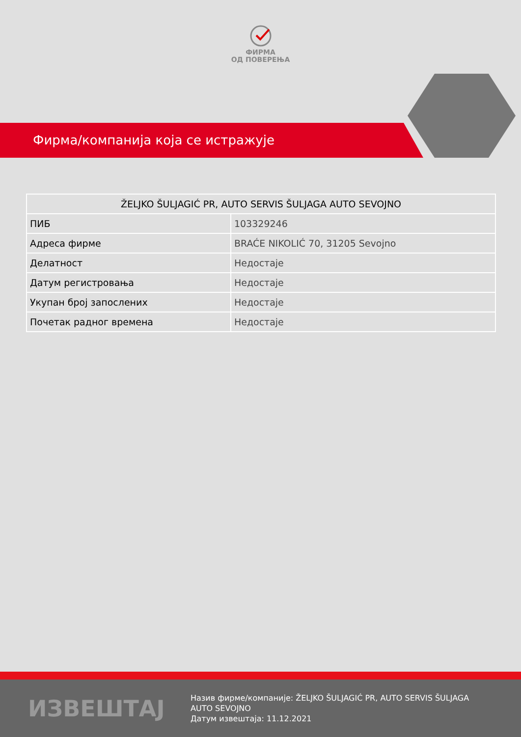ФИРМА
ОД ПОВЕРЕЊА
Фирма/компанија која се истражује
| ŽELJKO ŠULJAGIĆ PR, AUTO SERVIS ŠULJAGA AUTO SEVOJNO | |
| --- | --- |
| ПИБ | 103329246 |
| Адреса фирме | BRAĆE NIKOLIĆ 70, 31205 Sevojno |
| Делатност | Недостаје |
| Датум регистровања | Недостаје |
| Укупан број запослених | Недостаје |
| Почетак радног времена | Недостаје |
ИЗВЕШТАЈ
Назив фирме/компаније: ŽELJKO ŠULJAGIĆ PR, AUTO SERVIS ŠULJAGA AUTO SEVOJNO
Датум извештаја: 11.12.2021